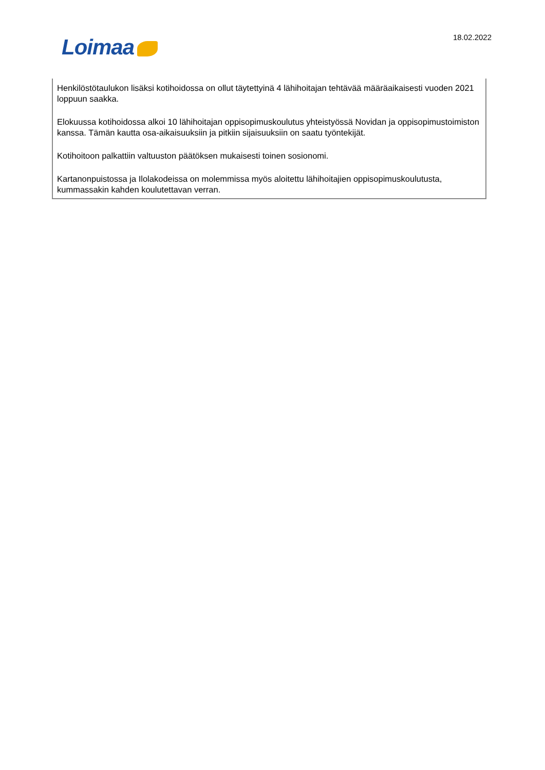Loimaa 18.02.2022
Henkilöstötaulukon lisäksi kotihoidossa on ollut täytettyinä 4 lähihoitajan tehtävää määräaikaisesti vuoden 2021 loppuun saakka.
Elokuussa kotihoidossa alkoi 10 lähihoitajan oppisopimuskoulutus yhteistyössä Novidan ja oppisopimustoimiston kanssa. Tämän kautta osa-aikaisuuksiin ja pitkiin sijaisuuksiin on saatu työntekijät.
Kotihoitoon palkattiin valtuuston päätöksen mukaisesti toinen sosionomi.
Kartanonpuistossa ja Ilolakodeissa on molemmissa myös aloitettu lähihoitajien oppisopimuskoulutusta, kummassakin kahden koulutettavan verran.